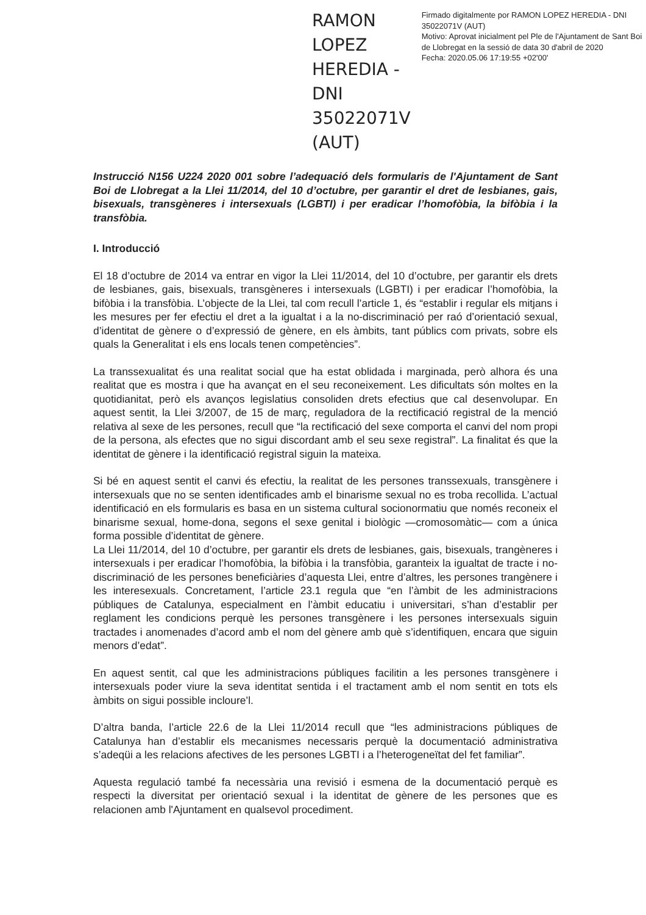RAMON LOPEZ HEREDIA - DNI 35022071V (AUT)
Firmado digitalmente por RAMON LOPEZ HEREDIA - DNI 35022071V (AUT)
Motivo: Aprovat inicialment pel Ple de l'Ajuntament de Sant Boi de Llobregat en la sessió de data 30 d'abril de 2020
Fecha: 2020.05.06 17:19:55 +02'00'
Instrucció N156 U224 2020 001 sobre l’adequació dels formularis de l'Ajuntament de Sant Boi de Llobregat a la Llei 11/2014, del 10 d’octubre, per garantir el dret de lesbianes, gais, bisexuals, transgèneres i intersexuals (LGBTI) i per eradicar l’homofòbia, la bifòbia i la transfòbia.
I. Introducció
El 18 d’octubre de 2014 va entrar en vigor la Llei 11/2014, del 10 d’octubre, per garantir els drets de lesbianes, gais, bisexuals, transgèneres i intersexuals (LGBTI) i per eradicar l’homofòbia, la bifòbia i la transfòbia. L’objecte de la Llei, tal com recull l’article 1, és “establir i regular els mitjans i les mesures per fer efectiu el dret a la igualtat i a la no-discriminació per raó d’orientació sexual, d’identitat de gènere o d’expressió de gènere, en els àmbits, tant públics com privats, sobre els quals la Generalitat i els ens locals tenen competències”.
La transsexualitat és una realitat social que ha estat oblidada i marginada, però alhora és una realitat que es mostra i que ha avançat en el seu reconeixement. Les dificultats són moltes en la quotidianitat, però els avanços legislatius consoliden drets efectius que cal desenvolupar. En aquest sentit, la Llei 3/2007, de 15 de març, reguladora de la rectificació registral de la menció relativa al sexe de les persones, recull que “la rectificació del sexe comporta el canvi del nom propi de la persona, als efectes que no sigui discordant amb el seu sexe registral”. La finalitat és que la identitat de gènere i la identificació registral siguin la mateixa.
Si bé en aquest sentit el canvi és efectiu, la realitat de les persones transsexuals, transgènere i intersexuals que no se senten identificades amb el binarisme sexual no es troba recollida. L’actual identificació en els formularis es basa en un sistema cultural socionormatiu que només reconeix el binarisme sexual, home-dona, segons el sexe genital i biològic —cromosomàtic— com a única forma possible d’identitat de gènere.
La Llei 11/2014, del 10 d’octubre, per garantir els drets de lesbianes, gais, bisexuals, trangèneres i intersexuals i per eradicar l’homofòbia, la bifòbia i la transfòbia, garanteix la igualtat de tracte i no-discriminació de les persones beneficiàries d’aquesta Llei, entre d’altres, les persones trangènere i les interesexuals. Concretament, l’article 23.1 regula que “en l’àmbit de les administracions públiques de Catalunya, especialment en l’àmbit educatiu i universitari, s’han d’establir per reglament les condicions perquè les persones transgènere i les persones intersexuals siguin tractades i anomenades d’acord amb el nom del gènere amb què s’identifiquen, encara que siguin menors d’edat”.
En aquest sentit, cal que les administracions públiques facilitin a les persones transgènere i intersexuals poder viure la seva identitat sentida i el tractament amb el nom sentit en tots els àmbits on sigui possible incloure’l.
D’altra banda, l’article 22.6 de la Llei 11/2014 recull que “les administracions públiques de Catalunya han d’establir els mecanismes necessaris perquè la documentació administrativa s’adeqüi a les relacions afectives de les persones LGBTI i a l’heterogeneïtat del fet familiar”.
Aquesta regulació també fa necessària una revisió i esmena de la documentació perquè es respecti la diversitat per orientació sexual i la identitat de gènere de les persones que es relacionen amb l'Ajuntament en qualsevol procediment.